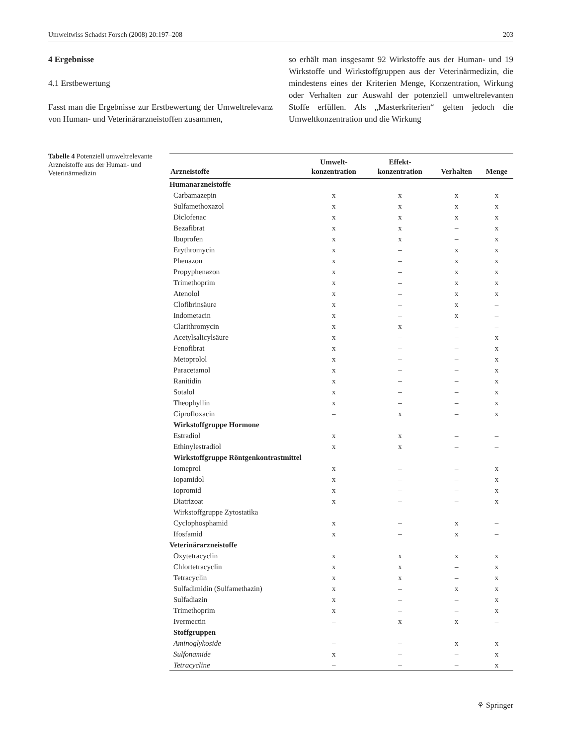Umweltwiss Schadst Forsch (2008) 20:197–208 203
4 Ergebnisse
4.1 Erstbewertung
Fasst man die Ergebnisse zur Erstbewertung der Umweltrelevanz von Human- und Veterinärarzneistoffen zusammen,
so erhält man insgesamt 92 Wirkstoffe aus der Human- und 19 Wirkstoffe und Wirkstoffgruppen aus der Veterinärmedizin, die mindestens eines der Kriterien Menge, Konzentration, Wirkung oder Verhalten zur Auswahl der potenziell umweltrelevanten Stoffe erfüllen. Als „Masterkriterien“ gelten jedoch die Umweltkonzentration und die Wirkung
Tabelle 4 Potenziell umweltrelevante Arzneistoffe aus der Human- und Veterinärmedizin
| Arzneistoffe | Umwelt- konzentration | Effekt- konzentration | Verhalten | Menge |
| --- | --- | --- | --- | --- |
| Humanarzneistoffe | | | | |
| Carbamazepin | x | x | x | x |
| Sulfamethoxazol | x | x | x | x |
| Diclofenac | x | x | x | x |
| Bezafibrat | x | x | – | x |
| Ibuprofen | x | x | – | x |
| Erythromycin | x | – | x | x |
| Phenazon | x | – | x | x |
| Propyphenazon | x | – | x | x |
| Trimethoprim | x | – | x | x |
| Atenolol | x | – | x | x |
| Clofibrinsäure | x | – | x | – |
| Indometacin | x | – | x | – |
| Clarithromycin | x | x | – | – |
| Acetylsalicylsäure | x | – | – | x |
| Fenofibrat | x | – | – | x |
| Metoprolol | x | – | – | x |
| Paracetamol | x | – | – | x |
| Ranitidin | x | – | – | x |
| Sotalol | x | – | – | x |
| Theophyllin | x | – | – | x |
| Ciprofloxacin | – | x | – | x |
| Wirkstoffgruppe Hormone | | | | |
| Estradiol | x | x | – | – |
| Ethinylestradiol | x | x | – | – |
| Wirkstoffgruppe Röntgenkontrastmittel | | | | |
| Iomeprol | x | – | – | x |
| Iopamidol | x | – | – | x |
| Iopromid | x | – | – | x |
| Diatrizoat | x | – | – | x |
| Wirkstoffgruppe Zytostatika | | | | |
| Cyclophosphamid | x | – | x | – |
| Ifosfamid | x | – | x | – |
| Veterinärarzneistoffe | | | | |
| Oxytetracyclin | x | x | x | x |
| Chlortetracyclin | x | x | – | x |
| Tetracyclin | x | x | – | x |
| Sulfadimidin (Sulfamethazin) | x | – | x | x |
| Sulfadiazin | x | – | – | x |
| Trimethoprim | x | – | – | x |
| Ivermectin | – | x | x | – |
| Stoffgruppen | | | | |
| Aminoglykoside | – | – | x | x |
| Sulfonamide | x | – | – | x |
| Tetracycline | – | – | – | x |
⚘ Springer